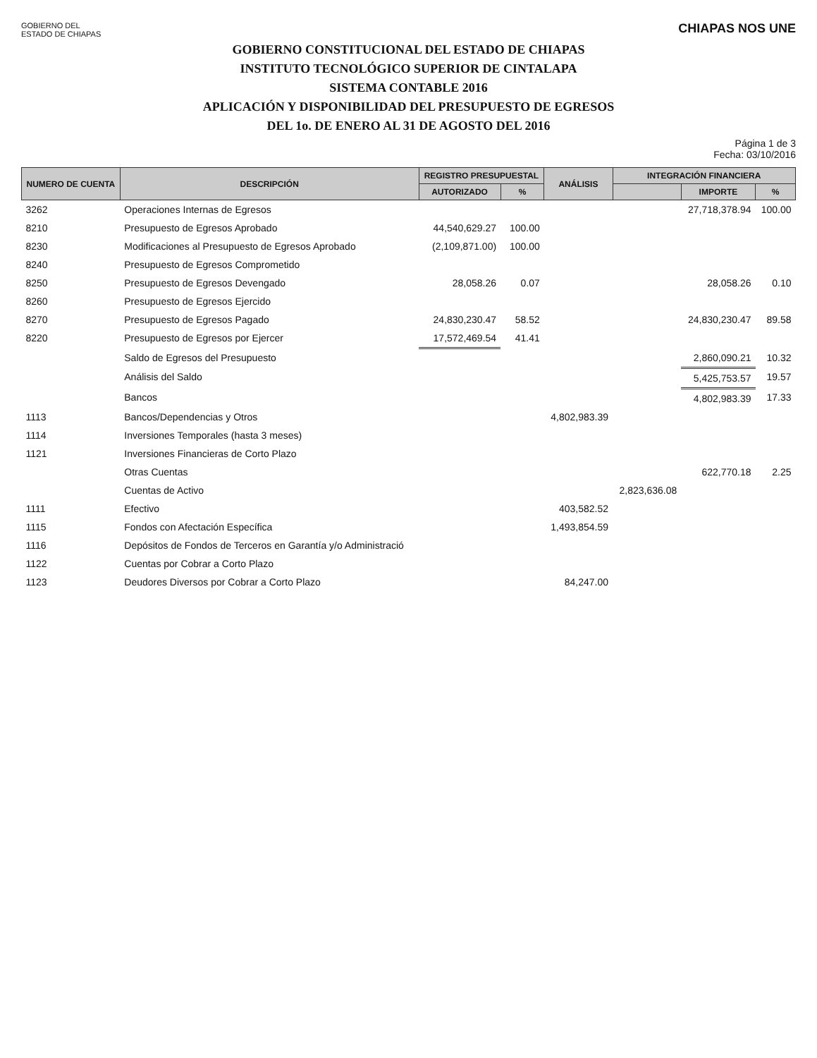GOBIERNO DEL
ESTADO DE CHIAPAS
CHIAPAS NOS UNE
GOBIERNO CONSTITUCIONAL DEL ESTADO DE CHIAPAS
INSTITUTO TECNOLÓGICO SUPERIOR DE CINTALAPA
SISTEMA CONTABLE 2016
APLICACIÓN Y DISPONIBILIDAD DEL PRESUPUESTO DE EGRESOS
DEL 1o. DE ENERO AL 31 DE AGOSTO DEL 2016
Página 1 de 3
Fecha: 03/10/2016
| NUMERO DE CUENTA | DESCRIPCIÓN | REGISTRO PRESUPUESTAL | | ANÁLISIS | INTEGRACIÓN FINANCIERA | | |
| --- | --- | --- | --- | --- | --- | --- | --- |
| | | AUTORIZADO | % | | | IMPORTE | % |
| 3262 | Operaciones Internas de Egresos | | | | | 27,718,378.94 | 100.00 |
| 8210 | Presupuesto de Egresos Aprobado | 44,540,629.27 | 100.00 | | | | |
| 8230 | Modificaciones al Presupuesto de Egresos Aprobado | (2,109,871.00) | 100.00 | | | | |
| 8240 | Presupuesto de Egresos Comprometido | | | | | | |
| 8250 | Presupuesto de Egresos Devengado | 28,058.26 | 0.07 | | | 28,058.26 | 0.10 |
| 8260 | Presupuesto de Egresos Ejercido | | | | | | |
| 8270 | Presupuesto de Egresos Pagado | 24,830,230.47 | 58.52 | | | 24,830,230.47 | 89.58 |
| 8220 | Presupuesto de Egresos por Ejercer | 17,572,469.54 | 41.41 | | | | |
| | Saldo de Egresos del Presupuesto | | | | | 2,860,090.21 | 10.32 |
| | Análisis del Saldo | | | | | 5,425,753.57 | 19.57 |
| | Bancos | | | | | 4,802,983.39 | 17.33 |
| 1113 | Bancos/Dependencias y Otros | | | 4,802,983.39 | | | |
| 1114 | Inversiones Temporales (hasta 3 meses) | | | | | | |
| 1121 | Inversiones Financieras de Corto Plazo | | | | | | |
| | Otras Cuentas | | | | | 622,770.18 | 2.25 |
| | Cuentas de Activo | | | | 2,823,636.08 | | |
| 1111 | Efectivo | | | 403,582.52 | | | |
| 1115 | Fondos con Afectación Específica | | | 1,493,854.59 | | | |
| 1116 | Depósitos de Fondos de Terceros en Garantía y/o Administració | | | | | | |
| 1122 | Cuentas por Cobrar a Corto Plazo | | | | | | |
| 1123 | Deudores Diversos por Cobrar a Corto Plazo | | | 84,247.00 | | | |